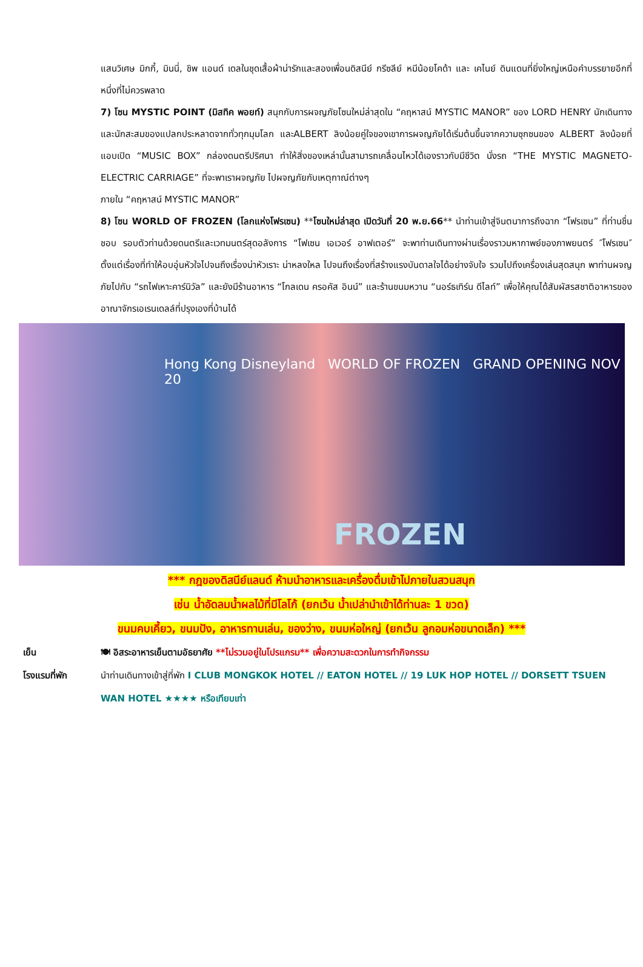แสนวิเศษ มิกกี้, มินนี่, ชิพ แอนด์ เดลในชุดเสื้อผ้าน่ารักและสองเพื่อนดิสนีย์ กรีซลีย์ หมีน้อยโคด้า และ เคไนย์ ดินแดนที่ยิ่งใหญ่เหนือคำบรรยายอีกที่หนึ่งที่ไม่ควรพลาด
7) โซน MYSTIC POINT (มิสทิค พอยท์) สนุกกับการผจญภัยโซนใหม่ล่าสุดใน “คฤหาสน์ MYSTIC MANOR” ของ LORD HENRY นักเดินทาง และนักสะสมของแปลกประหลาดจากทั่วทุกมุมโลก และALBERT ลิงน้อยคู่ใจของเขาการผจญภัยได้เริ่มต้นขึ้นจากความซุกซนของ ALBERT ลิงน้อยที่แอบเปิด “MUSIC BOX” กล่องดนตรีปริศนา ทำให้สิ่งของเหล่านั้นสามารถเคลื่อนไหวได้เองราวกับมีชีวิต นั่งรถ “THE MYSTIC MAGNETO-ELECTRIC CARRIAGE” ที่จะพาเราผจญภัย ไปผจญภัยกับเหตุกาณ์ต่างๆ
ภายใน “คฤหาสน์ MYSTIC MANOR”
8) โซน WORLD OF FROZEN (โลกแห่งโฟรเซน) **โซนใหม่ล่าสุด เปิดวันที่ 20 พ.ย.66** นำท่านเข้าสู่จินตนาการถึงฉาก “โฟรเซน” ที่ท่านชื่นชอบ รอบตัวท่านด้วยดนตรีและเวทมนตร์สุดอลังการ “โฟเซน เอเวอร์ อาฟเตอร์” จะพาท่านเดินทางผ่านเรื่องราวมหากาพย์ของภาพยนตร์ ″โฟรเซน″ ตั้งแต่เรื่องที่ทำให้อบอุ่นหัวใจไปจนถึงเรื่องน่าหัวเราะ น่าหลงใหล ไปจนถึงเรื่องที่สร้างแรงบันดาลใจได้อย่างจับใจ รวมไปถึงเครื่องเล่นสุดสนุก พาท่านผจญภัยไปกับ “รถไฟเหาะคาร์นิวัล” และยังมีร้านอาหาร “โกลเดน ครอคัส อินน์” และร้านขนมหวาน “นอร์ธเทิร์น ดีไลท์” เพื่อให้คุณได้สัมผัสรสชาติอาหารของอาณาจักรเอเรนเดลล์ที่ปรุงเองที่บ้านได้
Hong Kong Disneyland WORLD OF FROZEN GRAND OPENING NOV 20
FROZEN
*** กฎของดิสนีย์แลนด์ ห้ามนำอาหารและเครื่องดื่มเข้าไปภายในสวนสนุก
เช่น น้ำอัดลมน้ำผลไม้ที่มีโลโก้ (ยกเว้น น้ำเปล่านำเข้าได้ท่านละ 1 ขวด)
ขนมคบเคี้ยว, ขนมปัง, อาหารทานเล่น, ของว่าง, ขนมห่อใหญ่ (ยกเว้น ลูกอมห่อขนาดเล็ก) ***
เย็น 🍽 อิสระอาหารเย็นตามอัธยาศัย **ไม่รวมอยู่ในโปรแกรม** เพื่อความสะดวกในการทำกิจกรรม
โรงแรมที่พัก นำท่านเดินทางเข้าสู่ที่พัก I CLUB MONGKOK HOTEL // EATON HOTEL // 19 LUK HOP HOTEL // DORSETT TSUEN WAN HOTEL ★★★★ หรือเทียบเท่า